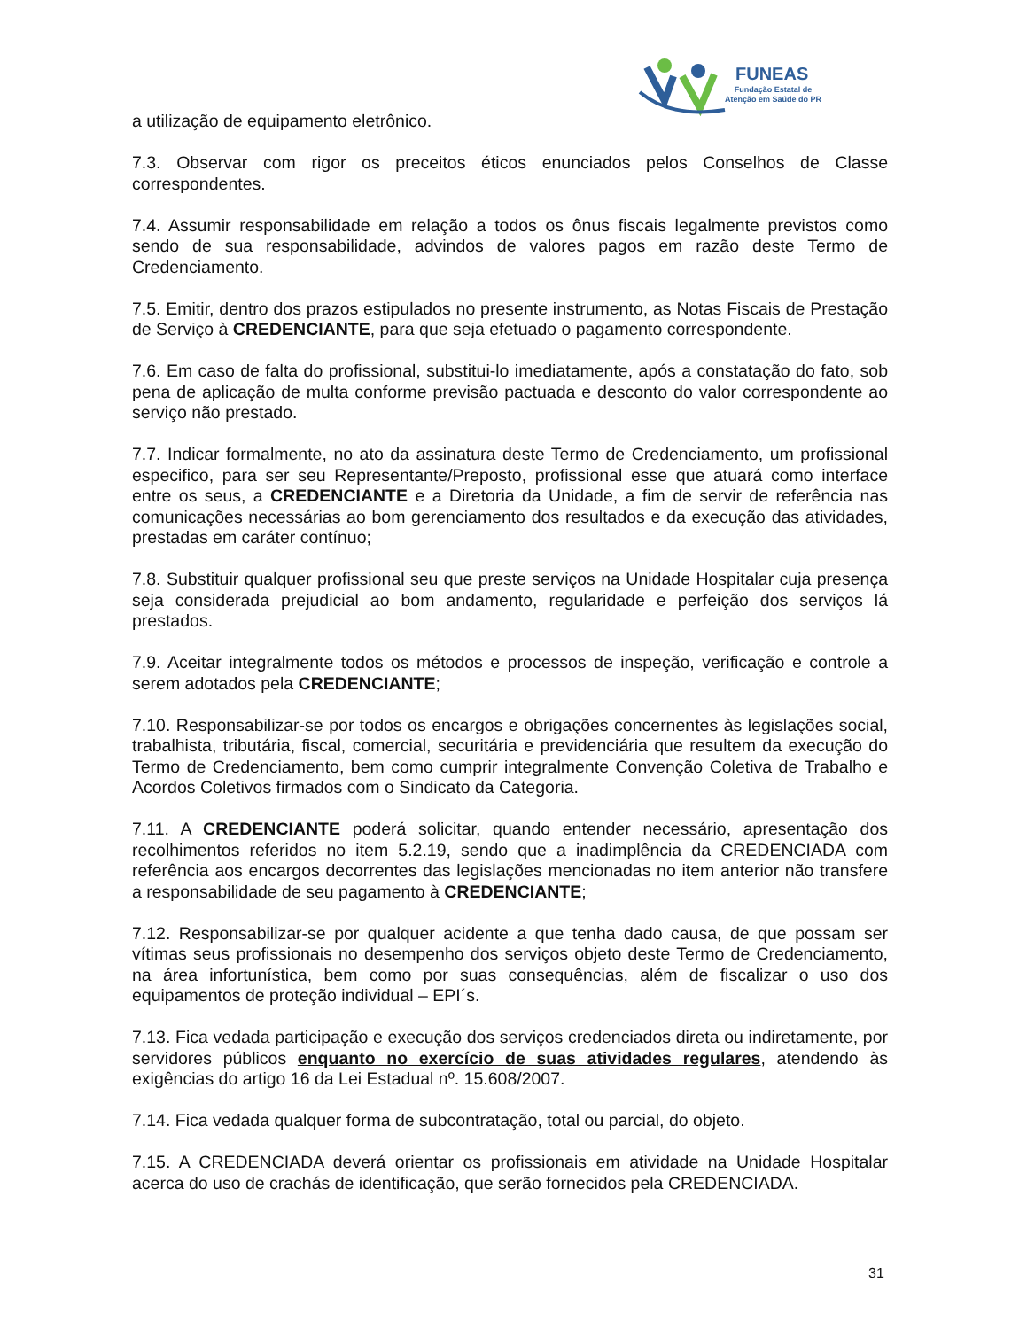FUNEAS
Fundação Estatal de
Atenção em Saúde do PR
a utilização de equipamento eletrônico.
7.3. Observar com rigor os preceitos éticos enunciados pelos Conselhos de Classe correspondentes.
7.4. Assumir responsabilidade em relação a todos os ônus fiscais legalmente previstos como sendo de sua responsabilidade, advindos de valores pagos em razão deste Termo de Credenciamento.
7.5. Emitir, dentro dos prazos estipulados no presente instrumento, as Notas Fiscais de Prestação de Serviço à CREDENCIANTE, para que seja efetuado o pagamento correspondente.
7.6. Em caso de falta do profissional, substitui-lo imediatamente, após a constatação do fato, sob pena de aplicação de multa conforme previsão pactuada e desconto do valor correspondente ao serviço não prestado.
7.7. Indicar formalmente, no ato da assinatura deste Termo de Credenciamento, um profissional especifico, para ser seu Representante/Preposto, profissional esse que atuará como interface entre os seus, a CREDENCIANTE e a Diretoria da Unidade, a fim de servir de referência nas comunicações necessárias ao bom gerenciamento dos resultados e da execução das atividades, prestadas em caráter contínuo;
7.8. Substituir qualquer profissional seu que preste serviços na Unidade Hospitalar cuja presença seja considerada prejudicial ao bom andamento, regularidade e perfeição dos serviços lá prestados.
7.9. Aceitar integralmente todos os métodos e processos de inspeção, verificação e controle a serem adotados pela CREDENCIANTE;
7.10. Responsabilizar-se por todos os encargos e obrigações concernentes às legislações social, trabalhista, tributária, fiscal, comercial, securitária e previdenciária que resultem da execução do Termo de Credenciamento, bem como cumprir integralmente Convenção Coletiva de Trabalho e Acordos Coletivos firmados com o Sindicato da Categoria.
7.11. A CREDENCIANTE poderá solicitar, quando entender necessário, apresentação dos recolhimentos referidos no item 5.2.19, sendo que a inadimplência da CREDENCIADA com referência aos encargos decorrentes das legislações mencionadas no item anterior não transfere a responsabilidade de seu pagamento à CREDENCIANTE;
7.12. Responsabilizar-se por qualquer acidente a que tenha dado causa, de que possam ser vítimas seus profissionais no desempenho dos serviços objeto deste Termo de Credenciamento, na área infortunística, bem como por suas consequências, além de fiscalizar o uso dos equipamentos de proteção individual – EPI´s.
7.13. Fica vedada participação e execução dos serviços credenciados direta ou indiretamente, por servidores públicos enquanto no exercício de suas atividades regulares, atendendo às exigências do artigo 16 da Lei Estadual nº. 15.608/2007.
7.14. Fica vedada qualquer forma de subcontratação, total ou parcial, do objeto.
7.15. A CREDENCIADA deverá orientar os profissionais em atividade na Unidade Hospitalar acerca do uso de crachás de identificação, que serão fornecidos pela CREDENCIADA.
31